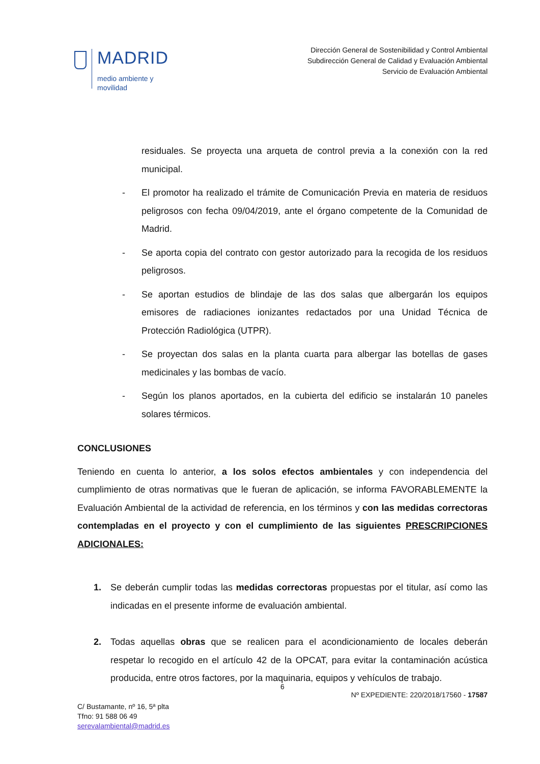MADRID
medio ambiente y
movilidad
Dirección General de Sostenibilidad y Control Ambiental
Subdirección General de Calidad y Evaluación Ambiental
Servicio de Evaluación Ambiental
residuales. Se proyecta una arqueta de control previa a la conexión con la red municipal.
- El promotor ha realizado el trámite de Comunicación Previa en materia de residuos peligrosos con fecha 09/04/2019, ante el órgano competente de la Comunidad de Madrid.
- Se aporta copia del contrato con gestor autorizado para la recogida de los residuos peligrosos.
- Se aportan estudios de blindaje de las dos salas que albergarán los equipos emisores de radiaciones ionizantes redactados por una Unidad Técnica de Protección Radiológica (UTPR).
- Se proyectan dos salas en la planta cuarta para albergar las botellas de gases medicinales y las bombas de vacío.
- Según los planos aportados, en la cubierta del edificio se instalarán 10 paneles solares térmicos.
CONCLUSIONES
Teniendo en cuenta lo anterior, a los solos efectos ambientales y con independencia del cumplimiento de otras normativas que le fueran de aplicación, se informa FAVORABLEMENTE la Evaluación Ambiental de la actividad de referencia, en los términos y con las medidas correctoras contempladas en el proyecto y con el cumplimiento de las siguientes PRESCRIPCIONES ADICIONALES:
1. Se deberán cumplir todas las medidas correctoras propuestas por el titular, así como las indicadas en el presente informe de evaluación ambiental.
2. Todas aquellas obras que se realicen para el acondicionamiento de locales deberán respetar lo recogido en el artículo 42 de la OPCAT, para evitar la contaminación acústica producida, entre otros factores, por la maquinaria, equipos y vehículos de trabajo.
6
Nº EXPEDIENTE: 220/2018/17560 - 17587
C/ Bustamante, nº 16, 5ª plta
Tfno: 91 588 06 49
serevalambiental@madrid.es